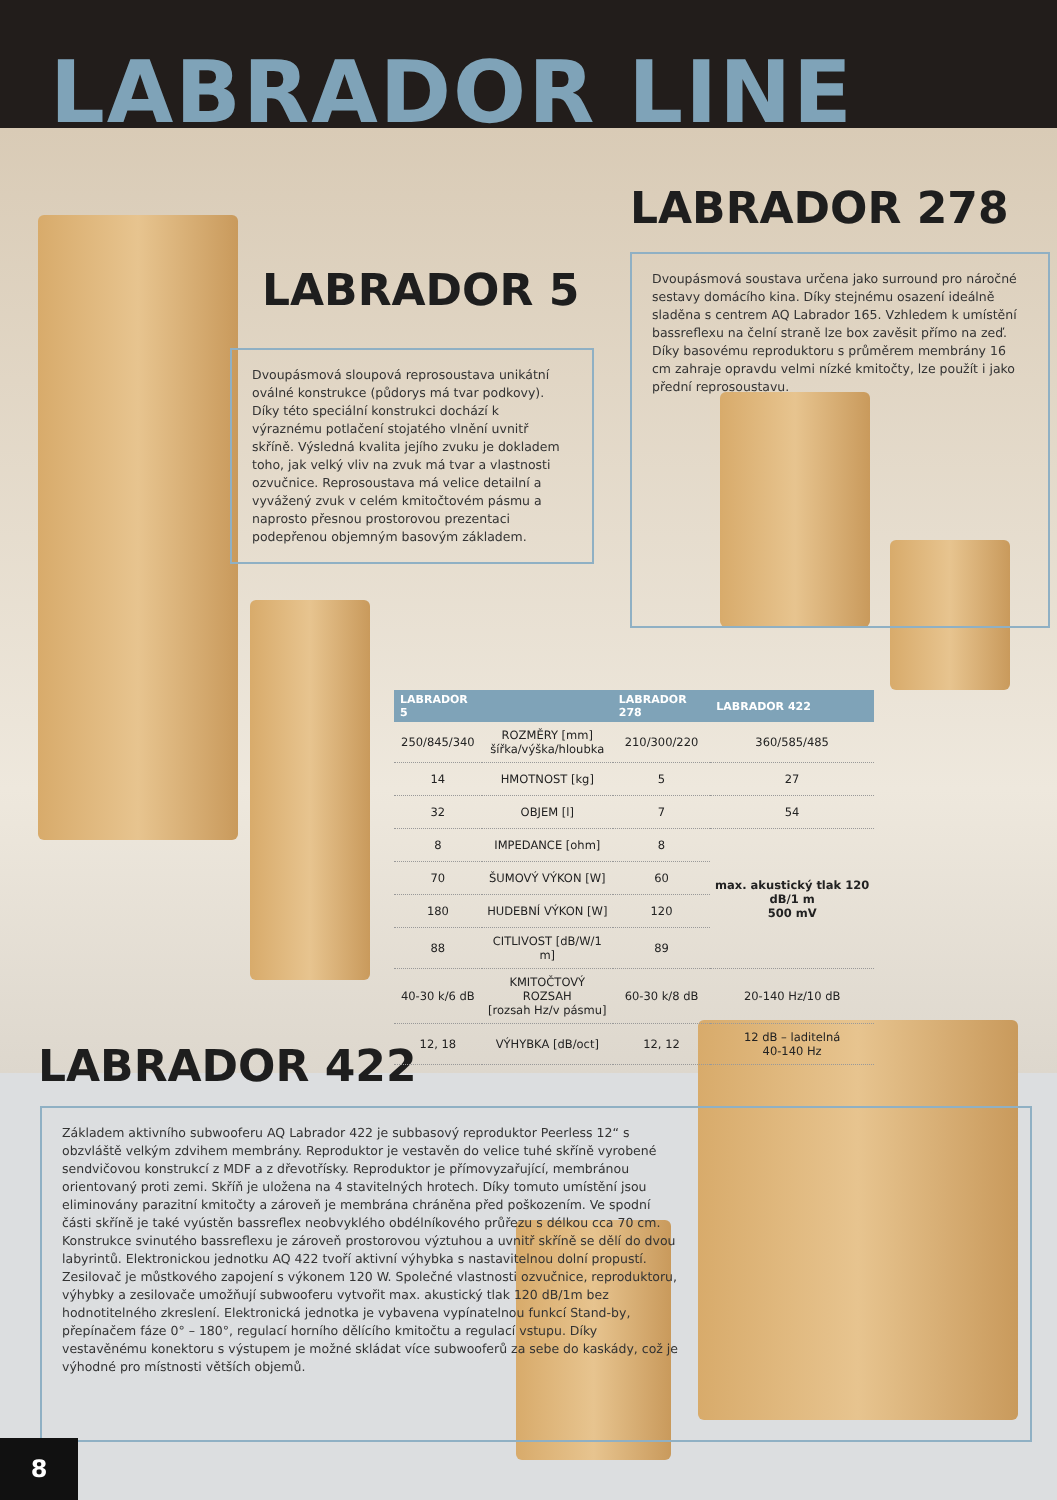LABRADOR LINE
LABRADOR 278
LABRADOR 5
LABRADOR 422
Dvoupásmová sloupová reprosoustava unikátní oválné konstrukce (půdorys má tvar podkovy). Díky této speciální konstrukci dochází k výraznému potlačení stojatého vlnění uvnitř skříně. Výsledná kvalita jejího zvuku je dokladem toho, jak velký vliv na zvuk má tvar a vlastnosti ozvučnice. Reprosoustava má velice detailní a vyvážený zvuk v celém kmitočtovém pásmu a naprosto přesnou prostorovou prezentaci podepřenou objemným basovým základem.
Dvoupásmová soustava určena jako surround pro náročné sestavy domácího kina. Díky stejnému osazení ideálně sladěna s centrem AQ Labrador 165. Vzhledem k umístění bassreflexu na čelní straně lze box zavěsit přímo na zeď. Díky basovému reproduktoru s průměrem membrány 16 cm zahraje opravdu velmi nízké kmitočty, lze použít i jako přední reprosoustavu.
| LABRADOR 5 | | LABRADOR 278 | LABRADOR 422 |
| --- | --- | --- | --- |
| 250/845/340 | ROZMĚRY [mm] šířka/výška/hloubka | 210/300/220 | 360/585/485 |
| 14 | HMOTNOST [kg] | 5 | 27 |
| 32 | OBJEM [l] | 7 | 54 |
| 8 | IMPEDANCE [ohm] | 8 | max. akustický tlak 120 dB/1 m 500 mV |
| 70 | ŠUMOVÝ VÝKON [W] | 60 | |
| 180 | HUDEBNÍ VÝKON [W] | 120 | |
| 88 | CITLIVOST [dB/W/1 m] | 89 | |
| 40-30 k/6 dB | KMITOČTOVÝ ROZSAH [rozsah Hz/v pásmu] | 60-30 k/8 dB | 20-140 Hz/10 dB |
| 12, 18 | VÝHYBKA [dB/oct] | 12, 12 | 12 dB – laditelná 40-140 Hz |
Základem aktivního subwooferu AQ Labrador 422 je subbasový reproduktor Peerless 12“ s obzvláště velkým zdvihem membrány. Reproduktor je vestavěn do velice tuhé skříně vyrobené sendvičovou konstrukcí z MDF a z dřevotřísky. Reproduktor je přímovyzařující, membránou orientovaný proti zemi. Skříň je uložena na 4 stavitelných hrotech. Díky tomuto umístění jsou eliminovány parazitní kmitočty a zároveň je membrána chráněna před poškozením. Ve spodní části skříně je také vyústěn bassreflex neobvyklého obdélníkového průřezu s délkou cca 70 cm. Konstrukce svinutého bassreflexu je zároveň prostorovou výztuhou a uvnitř skříně se dělí do dvou labyrintů. Elektronickou jednotku AQ 422 tvoří aktivní výhybka s nastavitelnou dolní propustí. Zesilovač je můstkového zapojení s výkonem 120 W. Společné vlastnosti ozvučnice, reproduktoru, výhybky a zesilovače umožňují subwooferu vytvořit max. akustický tlak 120 dB/1m bez hodnotitelného zkreslení. Elektronická jednotka je vybavena vypínatelnou funkcí Stand-by, přepínačem fáze 0° – 180°, regulací horního dělícího kmitočtu a regulací vstupu. Díky vestavěnému konektoru s výstupem je možné skládat více subwooferů za sebe do kaskády, což je výhodné pro místnosti větších objemů.
8